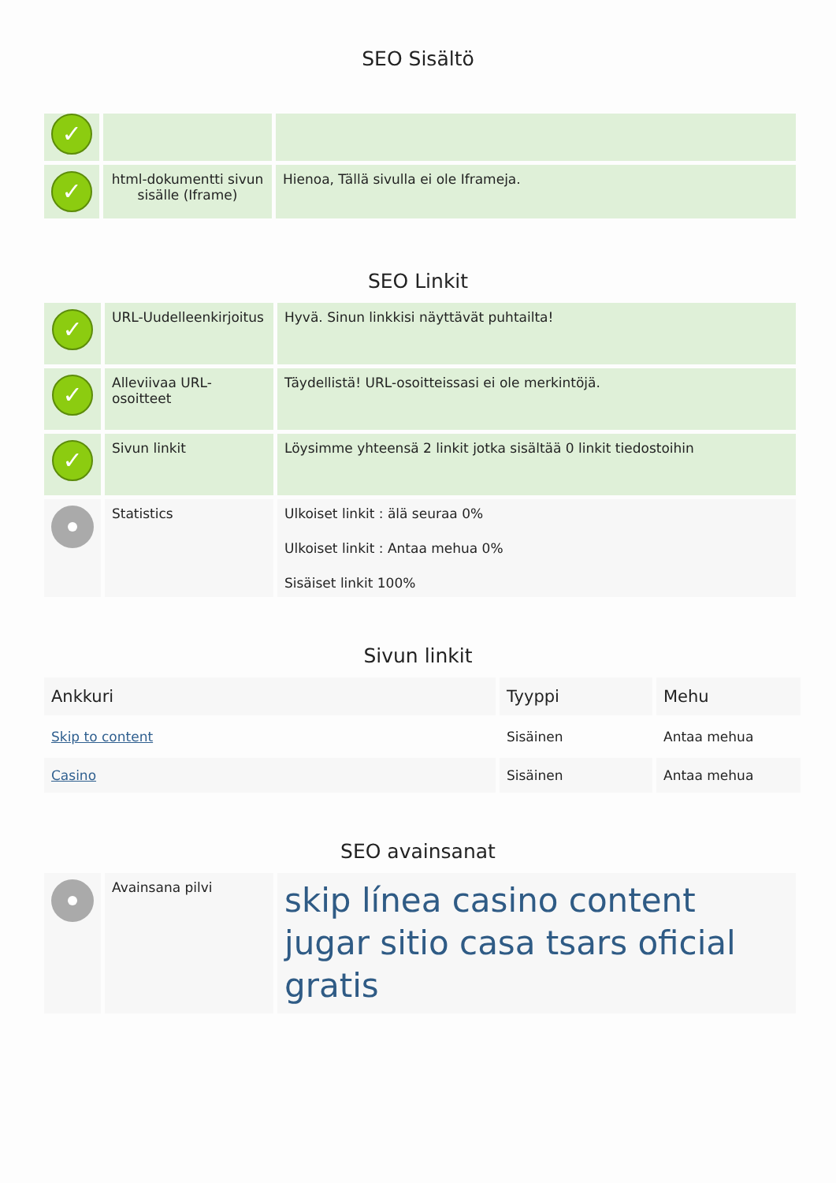SEO Sisältö
| ✓ | | |
| ✓ | html-dokumentti sivun sisälle (Iframe) | Hienoa, Tällä sivulla ei ole Iframeja. |
SEO Linkit
| ✓ | URL-Uudelleenkirjoitus | Hyvä. Sinun linkkisi näyttävät puhtailta! |
| ✓ | Alleviivaa URL-osoitteet | Täydellistä! URL-osoitteissasi ei ole merkintöjä. |
| ✓ | Sivun linkit | Löysimme yhteensä 2 linkit jotka sisältää 0 linkit tiedostoihin |
| | Statistics | Ulkoiset linkit : älä seuraa 0% Ulkoiset linkit : Antaa mehua 0% Sisäiset linkit 100% |
Sivun linkit
| Ankkuri | Tyyppi | Mehu |
| --- | --- | --- |
| Skip to content | Sisäinen | Antaa mehua |
| Casino | Sisäinen | Antaa mehua |
SEO avainsanat
| | Avainsana pilvi | skip línea casino content jugar sitio casa tsars oficial gratis |